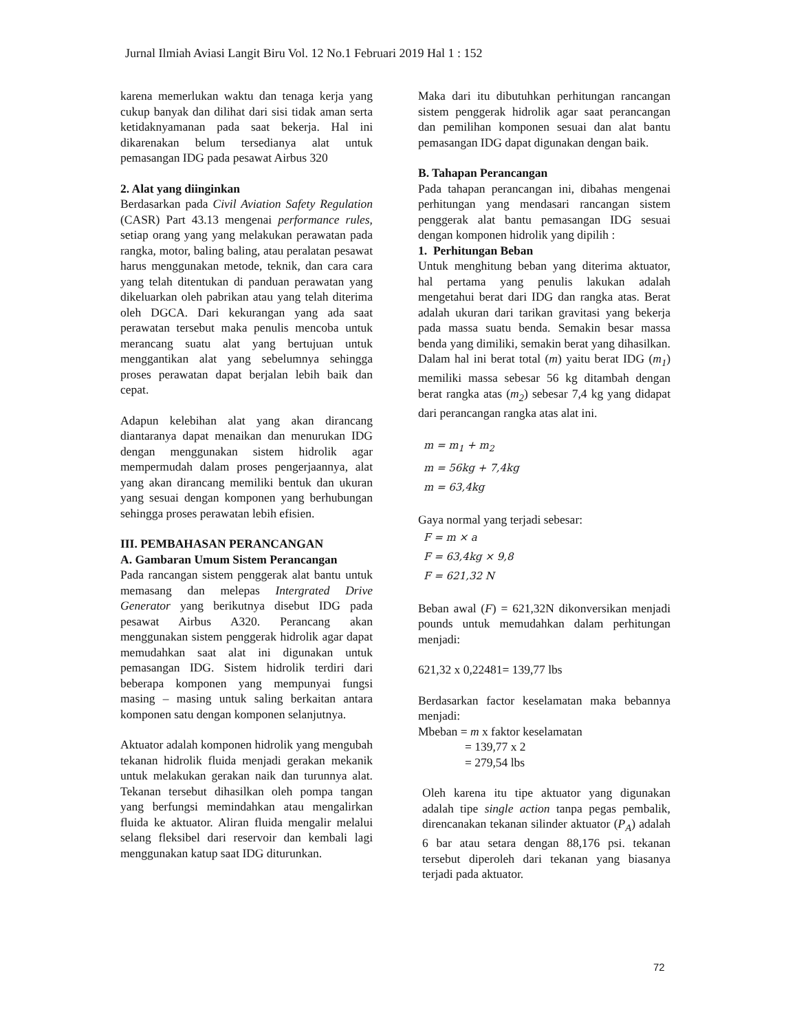Jurnal Ilmiah Aviasi Langit Biru Vol. 12 No.1 Februari 2019 Hal 1 : 152
karena memerlukan waktu dan tenaga kerja yang cukup banyak dan dilihat dari sisi tidak aman serta ketidaknyamanan pada saat bekerja. Hal ini dikarenakan belum tersedianya alat untuk pemasangan IDG pada pesawat Airbus 320
2. Alat yang diinginkan
Berdasarkan pada Civil Aviation Safety Regulation (CASR) Part 43.13 mengenai performance rules, setiap orang yang yang melakukan perawatan pada rangka, motor, baling baling, atau peralatan pesawat harus menggunakan metode, teknik, dan cara cara yang telah ditentukan di panduan perawatan yang dikeluarkan oleh pabrikan atau yang telah diterima oleh DGCA. Dari kekurangan yang ada saat perawatan tersebut maka penulis mencoba untuk merancang suatu alat yang bertujuan untuk menggantikan alat yang sebelumnya sehingga proses perawatan dapat berjalan lebih baik dan cepat.
Adapun kelebihan alat yang akan dirancang diantaranya dapat menaikan dan menurukan IDG dengan menggunakan sistem hidrolik agar mempermudah dalam proses pengerjaannya, alat yang akan dirancang memiliki bentuk dan ukuran yang sesuai dengan komponen yang berhubungan sehingga proses perawatan lebih efisien.
III. PEMBAHASAN PERANCANGAN
A. Gambaran Umum Sistem Perancangan
Pada rancangan sistem penggerak alat bantu untuk memasang dan melepas Intergrated Drive Generator yang berikutnya disebut IDG pada pesawat Airbus A320. Perancang akan menggunakan sistem penggerak hidrolik agar dapat memudahkan saat alat ini digunakan untuk pemasangan IDG. Sistem hidrolik terdiri dari beberapa komponen yang mempunyai fungsi masing – masing untuk saling berkaitan antara komponen satu dengan komponen selanjutnya.
Aktuator adalah komponen hidrolik yang mengubah tekanan hidrolik fluida menjadi gerakan mekanik untuk melakukan gerakan naik dan turunnya alat. Tekanan tersebut dihasilkan oleh pompa tangan yang berfungsi memindahkan atau mengalirkan fluida ke aktuator. Aliran fluida mengalir melalui selang fleksibel dari reservoir dan kembali lagi menggunakan katup saat IDG diturunkan.
Maka dari itu dibutuhkan perhitungan rancangan sistem penggerak hidrolik agar saat perancangan dan pemilihan komponen sesuai dan alat bantu pemasangan IDG dapat digunakan dengan baik.
B. Tahapan Perancangan
Pada tahapan perancangan ini, dibahas mengenai perhitungan yang mendasari rancangan sistem penggerak alat bantu pemasangan IDG sesuai dengan komponen hidrolik yang dipilih :
1. Perhitungan Beban
Untuk menghitung beban yang diterima aktuator, hal pertama yang penulis lakukan adalah mengetahui berat dari IDG dan rangka atas. Berat adalah ukuran dari tarikan gravitasi yang bekerja pada massa suatu benda. Semakin besar massa benda yang dimiliki, semakin berat yang dihasilkan. Dalam hal ini berat total (m) yaitu berat IDG (m<sub>1</sub>) memiliki massa sebesar 56 kg ditambah dengan berat rangka atas (m<sub>2</sub>) sebesar 7,4 kg yang didapat dari perancangan rangka atas alat ini.
m = m<sub>1</sub> + m<sub>2</sub>
m = 56kg + 7,4kg
m = 63,4kg
Gaya normal yang terjadi sebesar:
F = m × a
F = 63,4kg × 9,8
F = 621,32 N
Beban awal (F) = 621,32N dikonversikan menjadi pounds untuk memudahkan dalam perhitungan menjadi:
621,32 x 0,22481= 139,77 lbs
Berdasarkan factor keselamatan maka bebannya menjadi:
Mbeban = m x faktor keselamatan
= 139,77 x 2
= 279,54 lbs
Oleh karena itu tipe aktuator yang digunakan adalah tipe single action tanpa pegas pembalik, direncanakan tekanan silinder aktuator (P<sub>A</sub>) adalah 6 bar atau setara dengan 88,176 psi. tekanan tersebut diperoleh dari tekanan yang biasanya terjadi pada aktuator.
72